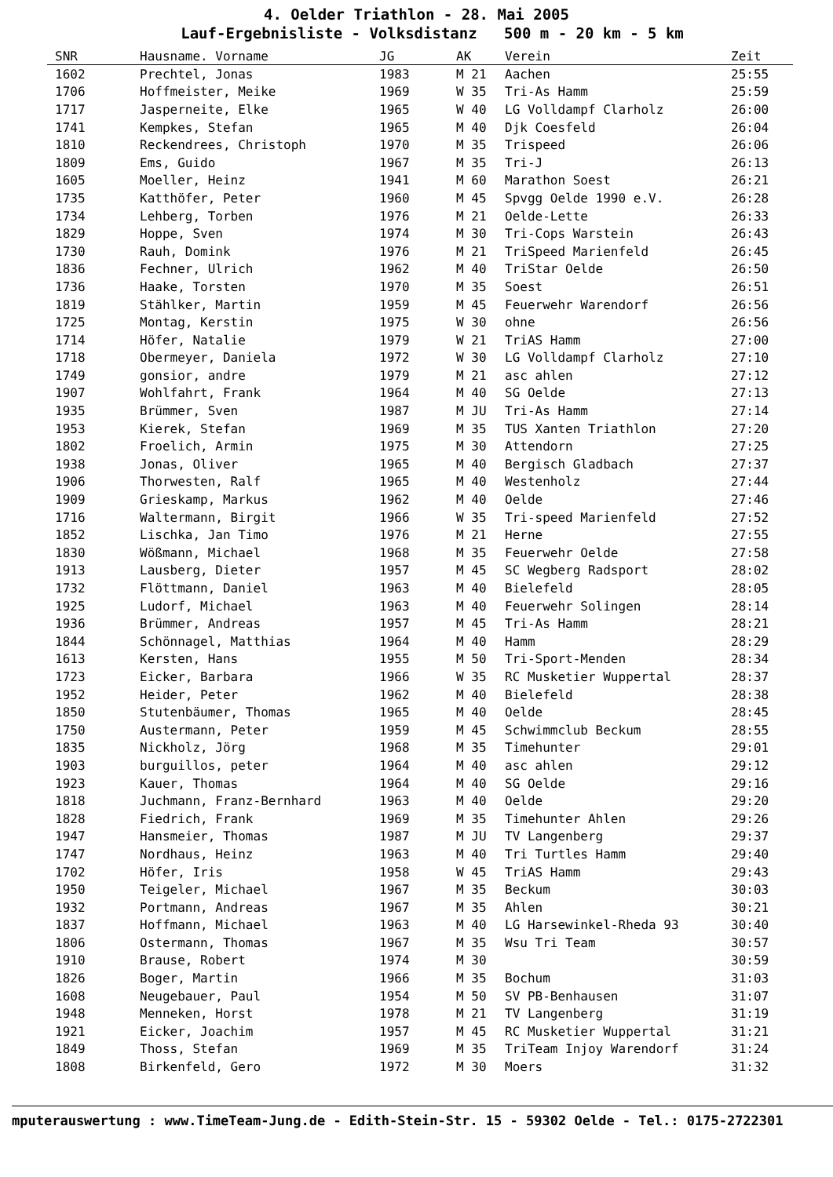4. Oelder Triathlon - 28. Mai 2005
Lauf-Ergebnisliste - Volksdistanz 500 m - 20 km - 5 km
| SNR | Hausname. Vorname | JG | AK | Verein | Zeit |
| --- | --- | --- | --- | --- | --- |
| 1602 | Prechtel, Jonas | 1983 | M 21 | Aachen | 25:55 |
| 1706 | Hoffmeister, Meike | 1969 | W 35 | Tri-As Hamm | 25:59 |
| 1717 | Jasperneite, Elke | 1965 | W 40 | LG Volldampf Clarholz | 26:00 |
| 1741 | Kempkes, Stefan | 1965 | M 40 | Djk Coesfeld | 26:04 |
| 1810 | Reckendrees, Christoph | 1970 | M 35 | Trispeed | 26:06 |
| 1809 | Ems, Guido | 1967 | M 35 | Tri-J | 26:13 |
| 1605 | Moeller, Heinz | 1941 | M 60 | Marathon Soest | 26:21 |
| 1735 | Katthöfer, Peter | 1960 | M 45 | Spvgg Oelde 1990 e.V. | 26:28 |
| 1734 | Lehberg, Torben | 1976 | M 21 | Oelde-Lette | 26:33 |
| 1829 | Hoppe, Sven | 1974 | M 30 | Tri-Cops Warstein | 26:43 |
| 1730 | Rauh, Domink | 1976 | M 21 | TriSpeed Marienfeld | 26:45 |
| 1836 | Fechner, Ulrich | 1962 | M 40 | TriStar Oelde | 26:50 |
| 1736 | Haake, Torsten | 1970 | M 35 | Soest | 26:51 |
| 1819 | Stählker, Martin | 1959 | M 45 | Feuerwehr Warendorf | 26:56 |
| 1725 | Montag, Kerstin | 1975 | W 30 | ohne | 26:56 |
| 1714 | Höfer, Natalie | 1979 | W 21 | TriAS Hamm | 27:00 |
| 1718 | Obermeyer, Daniela | 1972 | W 30 | LG Volldampf Clarholz | 27:10 |
| 1749 | gonsior, andre | 1979 | M 21 | asc ahlen | 27:12 |
| 1907 | Wohlfahrt, Frank | 1964 | M 40 | SG Oelde | 27:13 |
| 1935 | Brümmer, Sven | 1987 | M JU | Tri-As Hamm | 27:14 |
| 1953 | Kierek, Stefan | 1969 | M 35 | TUS Xanten Triathlon | 27:20 |
| 1802 | Froelich, Armin | 1975 | M 30 | Attendorn | 27:25 |
| 1938 | Jonas, Oliver | 1965 | M 40 | Bergisch Gladbach | 27:37 |
| 1906 | Thorwesten, Ralf | 1965 | M 40 | Westenholz | 27:44 |
| 1909 | Grieskamp, Markus | 1962 | M 40 | Oelde | 27:46 |
| 1716 | Waltermann, Birgit | 1966 | W 35 | Tri-speed Marienfeld | 27:52 |
| 1852 | Lischka, Jan Timo | 1976 | M 21 | Herne | 27:55 |
| 1830 | Wößmann, Michael | 1968 | M 35 | Feuerwehr Oelde | 27:58 |
| 1913 | Lausberg, Dieter | 1957 | M 45 | SC Wegberg Radsport | 28:02 |
| 1732 | Flöttmann, Daniel | 1963 | M 40 | Bielefeld | 28:05 |
| 1925 | Ludorf, Michael | 1963 | M 40 | Feuerwehr Solingen | 28:14 |
| 1936 | Brümmer, Andreas | 1957 | M 45 | Tri-As Hamm | 28:21 |
| 1844 | Schönnagel, Matthias | 1964 | M 40 | Hamm | 28:29 |
| 1613 | Kersten, Hans | 1955 | M 50 | Tri-Sport-Menden | 28:34 |
| 1723 | Eicker, Barbara | 1966 | W 35 | RC Musketier Wuppertal | 28:37 |
| 1952 | Heider, Peter | 1962 | M 40 | Bielefeld | 28:38 |
| 1850 | Stutenbäumer, Thomas | 1965 | M 40 | Oelde | 28:45 |
| 1750 | Austermann, Peter | 1959 | M 45 | Schwimmclub Beckum | 28:55 |
| 1835 | Nickholz, Jörg | 1968 | M 35 | Timehunter | 29:01 |
| 1903 | burguillos, peter | 1964 | M 40 | asc ahlen | 29:12 |
| 1923 | Kauer, Thomas | 1964 | M 40 | SG Oelde | 29:16 |
| 1818 | Juchmann, Franz-Bernhard | 1963 | M 40 | Oelde | 29:20 |
| 1828 | Fiedrich, Frank | 1969 | M 35 | Timehunter Ahlen | 29:26 |
| 1947 | Hansmeier, Thomas | 1987 | M JU | TV Langenberg | 29:37 |
| 1747 | Nordhaus, Heinz | 1963 | M 40 | Tri Turtles Hamm | 29:40 |
| 1702 | Höfer, Iris | 1958 | W 45 | TriAS Hamm | 29:43 |
| 1950 | Teigeler, Michael | 1967 | M 35 | Beckum | 30:03 |
| 1932 | Portmann, Andreas | 1967 | M 35 | Ahlen | 30:21 |
| 1837 | Hoffmann, Michael | 1963 | M 40 | LG Harsewinkel-Rheda 93 | 30:40 |
| 1806 | Ostermann, Thomas | 1967 | M 35 | Wsu Tri Team | 30:57 |
| 1910 | Brause, Robert | 1974 | M 30 | | 30:59 |
| 1826 | Boger, Martin | 1966 | M 35 | Bochum | 31:03 |
| 1608 | Neugebauer, Paul | 1954 | M 50 | SV PB-Benhausen | 31:07 |
| 1948 | Menneken, Horst | 1978 | M 21 | TV Langenberg | 31:19 |
| 1921 | Eicker, Joachim | 1957 | M 45 | RC Musketier Wuppertal | 31:21 |
| 1849 | Thoss, Stefan | 1969 | M 35 | TriTeam Injoy Warendorf | 31:24 |
| 1808 | Birkenfeld, Gero | 1972 | M 30 | Moers | 31:32 |
mputerauswertung : www.TimeTeam-Jung.de - Edith-Stein-Str. 15 - 59302 Oelde - Tel.: 0175-2722301